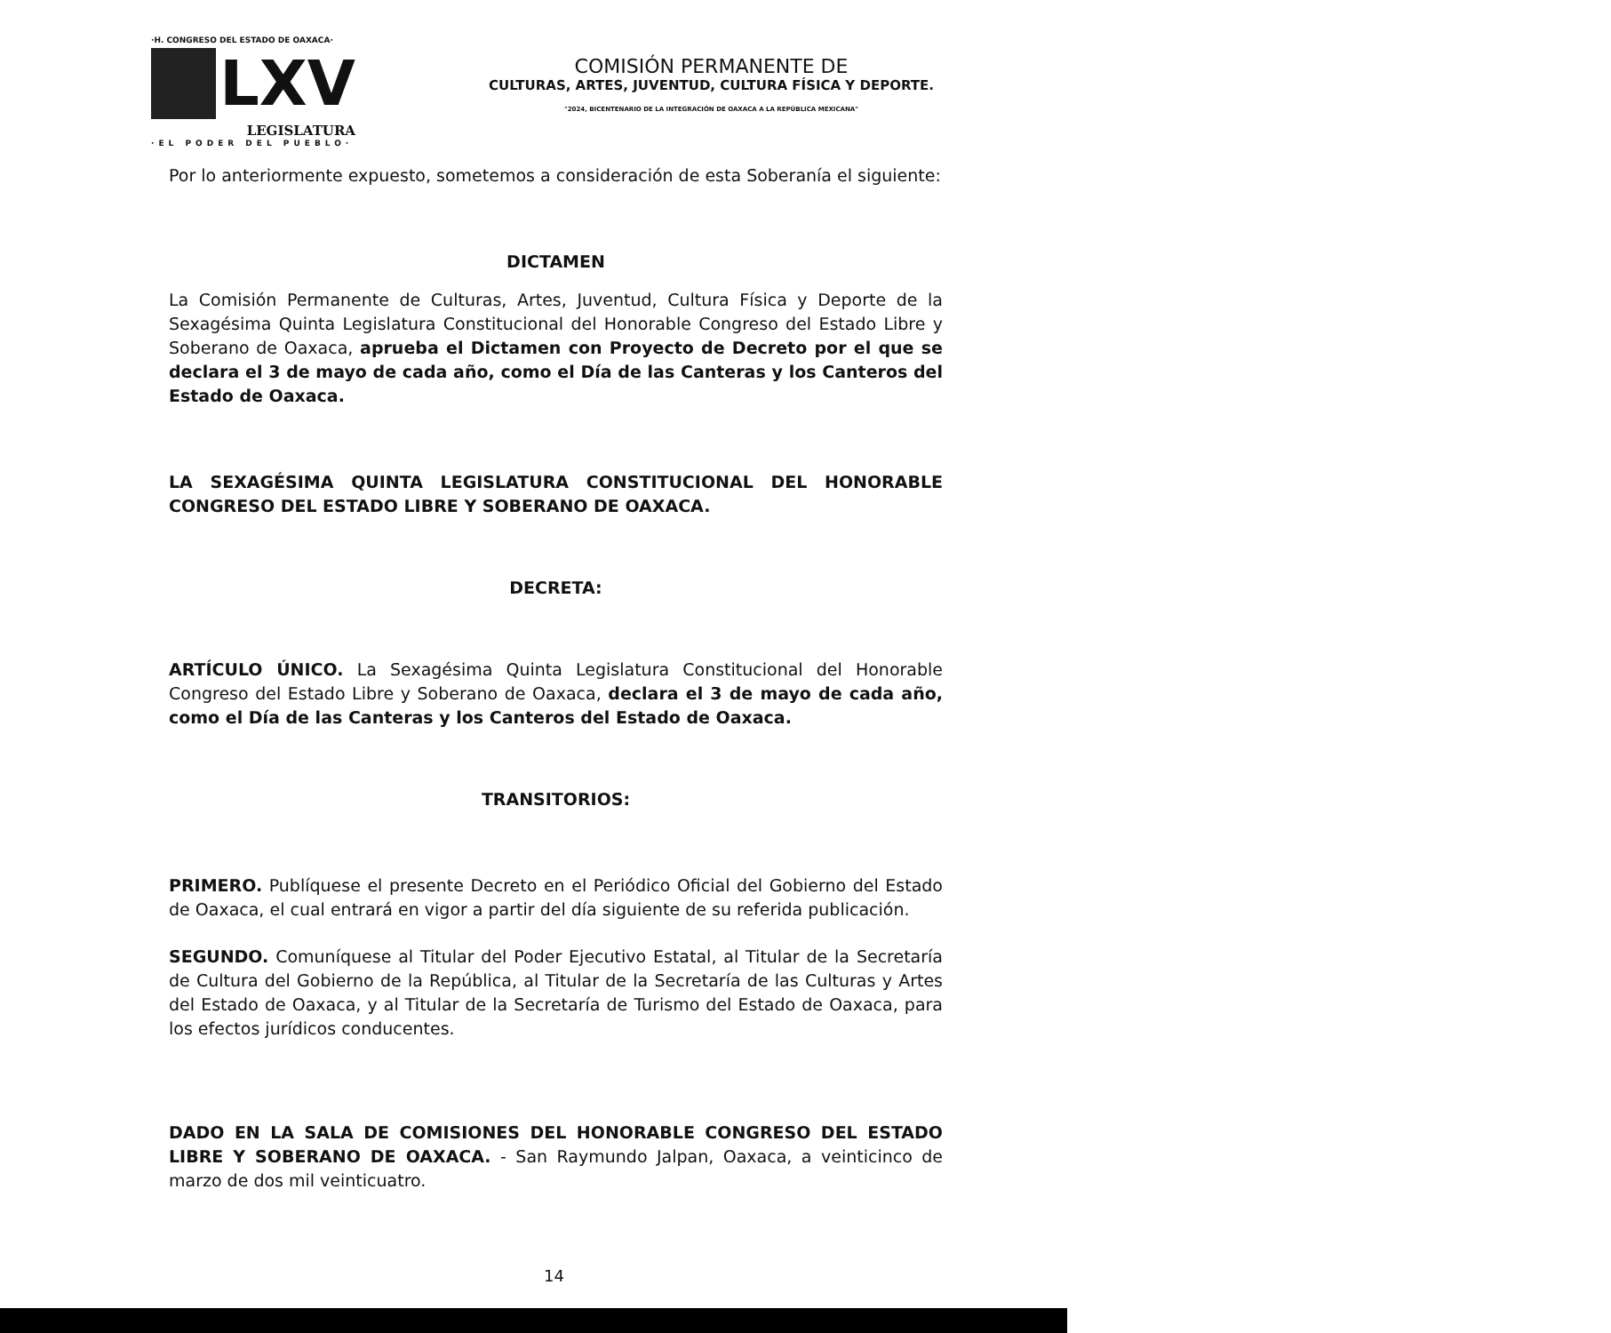·H. CONGRESO DEL ESTADO DE OAXACA·
LXV
LEGISLATURA
·EL PODER DEL PUEBLO·
COMISIÓN PERMANENTE DE
CULTURAS, ARTES, JUVENTUD, CULTURA FÍSICA Y DEPORTE.
"2024, BICENTENARIO DE LA INTEGRACIÓN DE OAXACA A LA REPÚBLICA MEXICANA"
Por lo anteriormente expuesto, sometemos a consideración de esta Soberanía el siguiente:
DICTAMEN
La Comisión Permanente de Culturas, Artes, Juventud, Cultura Física y Deporte de la Sexagésima Quinta Legislatura Constitucional del Honorable Congreso del Estado Libre y Soberano de Oaxaca, aprueba el Dictamen con Proyecto de Decreto por el que se declara el 3 de mayo de cada año, como el Día de las Canteras y los Canteros del Estado de Oaxaca.
LA SEXAGÉSIMA QUINTA LEGISLATURA CONSTITUCIONAL DEL HONORABLE CONGRESO DEL ESTADO LIBRE Y SOBERANO DE OAXACA.
DECRETA:
ARTÍCULO ÚNICO. La Sexagésima Quinta Legislatura Constitucional del Honorable Congreso del Estado Libre y Soberano de Oaxaca, declara el 3 de mayo de cada año, como el Día de las Canteras y los Canteros del Estado de Oaxaca.
TRANSITORIOS:
PRIMERO. Publíquese el presente Decreto en el Periódico Oficial del Gobierno del Estado de Oaxaca, el cual entrará en vigor a partir del día siguiente de su referida publicación.
SEGUNDO. Comuníquese al Titular del Poder Ejecutivo Estatal, al Titular de la Secretaría de Cultura del Gobierno de la República, al Titular de la Secretaría de las Culturas y Artes del Estado de Oaxaca, y al Titular de la Secretaría de Turismo del Estado de Oaxaca, para los efectos jurídicos conducentes.
DADO EN LA SALA DE COMISIONES DEL HONORABLE CONGRESO DEL ESTADO LIBRE Y SOBERANO DE OAXACA. - San Raymundo Jalpan, Oaxaca, a veinticinco de marzo de dos mil veinticuatro.
14